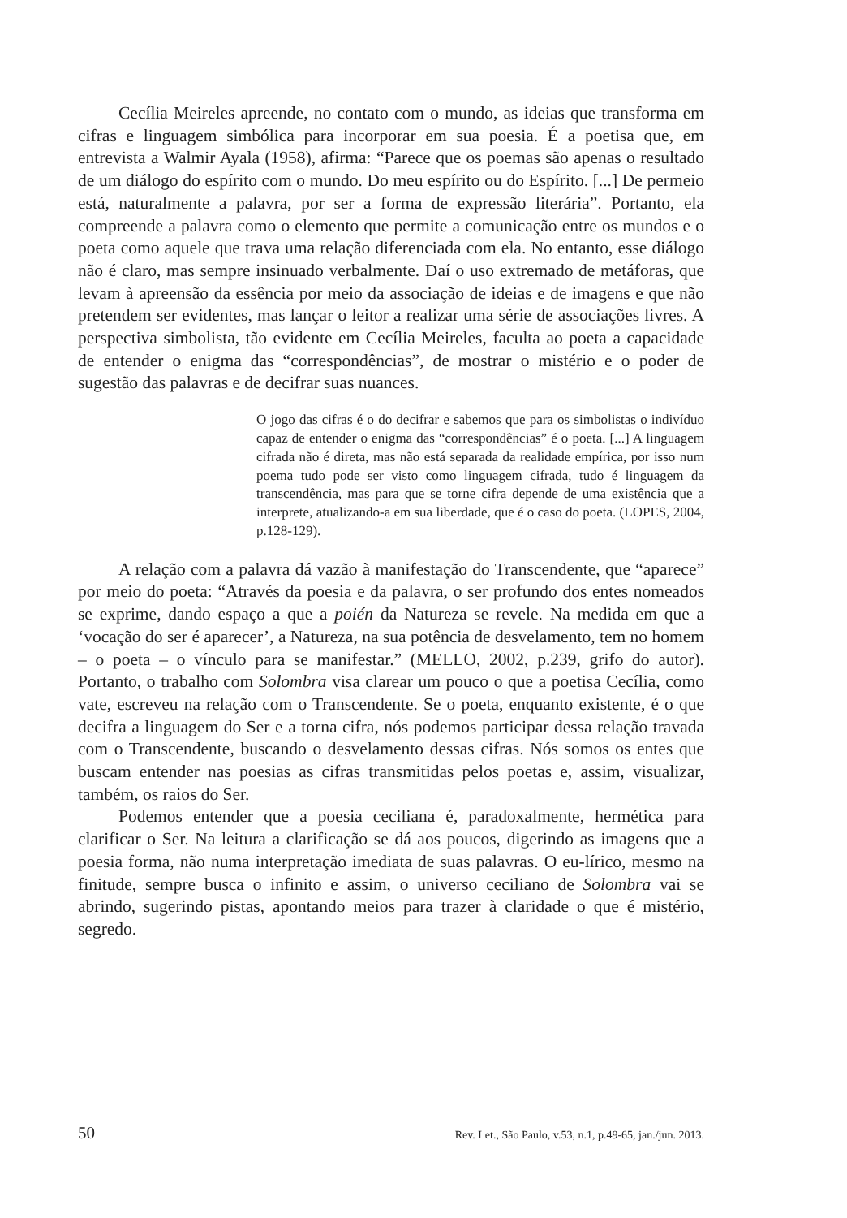Cecília Meireles apreende, no contato com o mundo, as ideias que transforma em cifras e linguagem simbólica para incorporar em sua poesia. É a poetisa que, em entrevista a Walmir Ayala (1958), afirma: “Parece que os poemas são apenas o resultado de um diálogo do espírito com o mundo. Do meu espírito ou do Espírito. [...] De permeio está, naturalmente a palavra, por ser a forma de expressão literária”. Portanto, ela compreende a palavra como o elemento que permite a comunicação entre os mundos e o poeta como aquele que trava uma relação diferenciada com ela. No entanto, esse diálogo não é claro, mas sempre insinuado verbalmente. Daí o uso extremado de metáforas, que levam à apreensão da essência por meio da associação de ideias e de imagens e que não pretendem ser evidentes, mas lançar o leitor a realizar uma série de associações livres. A perspectiva simbolista, tão evidente em Cecília Meireles, faculta ao poeta a capacidade de entender o enigma das “correspondências”, de mostrar o mistério e o poder de sugestão das palavras e de decifrar suas nuances.
O jogo das cifras é o do decifrar e sabemos que para os simbolistas o indivíduo capaz de entender o enigma das “correspondências” é o poeta. [...] A linguagem cifrada não é direta, mas não está separada da realidade empírica, por isso num poema tudo pode ser visto como linguagem cifrada, tudo é linguagem da transcendência, mas para que se torne cifra depende de uma existência que a interprete, atualizando-a em sua liberdade, que é o caso do poeta. (LOPES, 2004, p.128-129).
A relação com a palavra dá vazão à manifestação do Transcendente, que “aparece” por meio do poeta: “Através da poesia e da palavra, o ser profundo dos entes nomeados se exprime, dando espaço a que a poién da Natureza se revele. Na medida em que a ‘vocação do ser é aparecer’, a Natureza, na sua potência de desvelamento, tem no homem – o poeta – o vínculo para se manifestar.” (MELLO, 2002, p.239, grifo do autor). Portanto, o trabalho com Solombra visa clarear um pouco o que a poetisa Cecília, como vate, escreveu na relação com o Transcendente. Se o poeta, enquanto existente, é o que decifra a linguagem do Ser e a torna cifra, nós podemos participar dessa relação travada com o Transcendente, buscando o desvelamento dessas cifras. Nós somos os entes que buscam entender nas poesias as cifras transmitidas pelos poetas e, assim, visualizar, também, os raios do Ser.
Podemos entender que a poesia ceciliana é, paradoxalmente, hermética para clarificar o Ser. Na leitura a clarificação se dá aos poucos, digerindo as imagens que a poesia forma, não numa interpretação imediata de suas palavras. O eu-lírico, mesmo na finitude, sempre busca o infinito e assim, o universo ceciliano de Solombra vai se abrindo, sugerindo pistas, apontando meios para trazer à claridade o que é mistério, segredo.
50 Rev. Let., São Paulo, v.53, n.1, p.49-65, jan./jun. 2013.